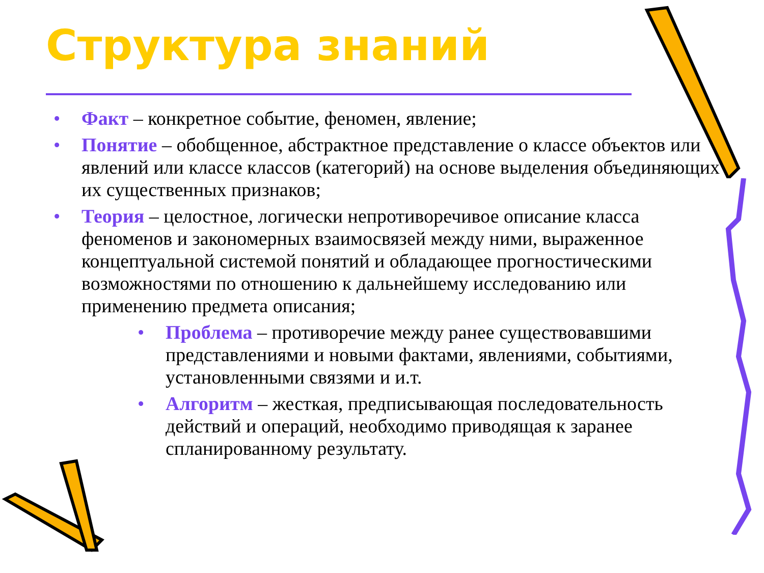Структура знаний
• Факт – конкретное событие, феномен, явление;
• Понятие – обобщенное, абстрактное представление о классе объектов или явлений или классе классов (категорий) на основе выделения объединяющих их существенных признаков;
• Теория – целостное, логически непротиворечивое описание класса феноменов и закономерных взаимосвязей между ними, выраженное концептуальной системой понятий и обладающее прогностическими возможностями по отношению к дальнейшему исследованию или применению предмета описания;
• Проблема – противоречие между ранее существовавшими представлениями и новыми фактами, явлениями, событиями, установленными связями и и.т.
• Алгоритм – жесткая, предписывающая последовательность действий и операций, необходимо приводящая к заранее спланированному результату.